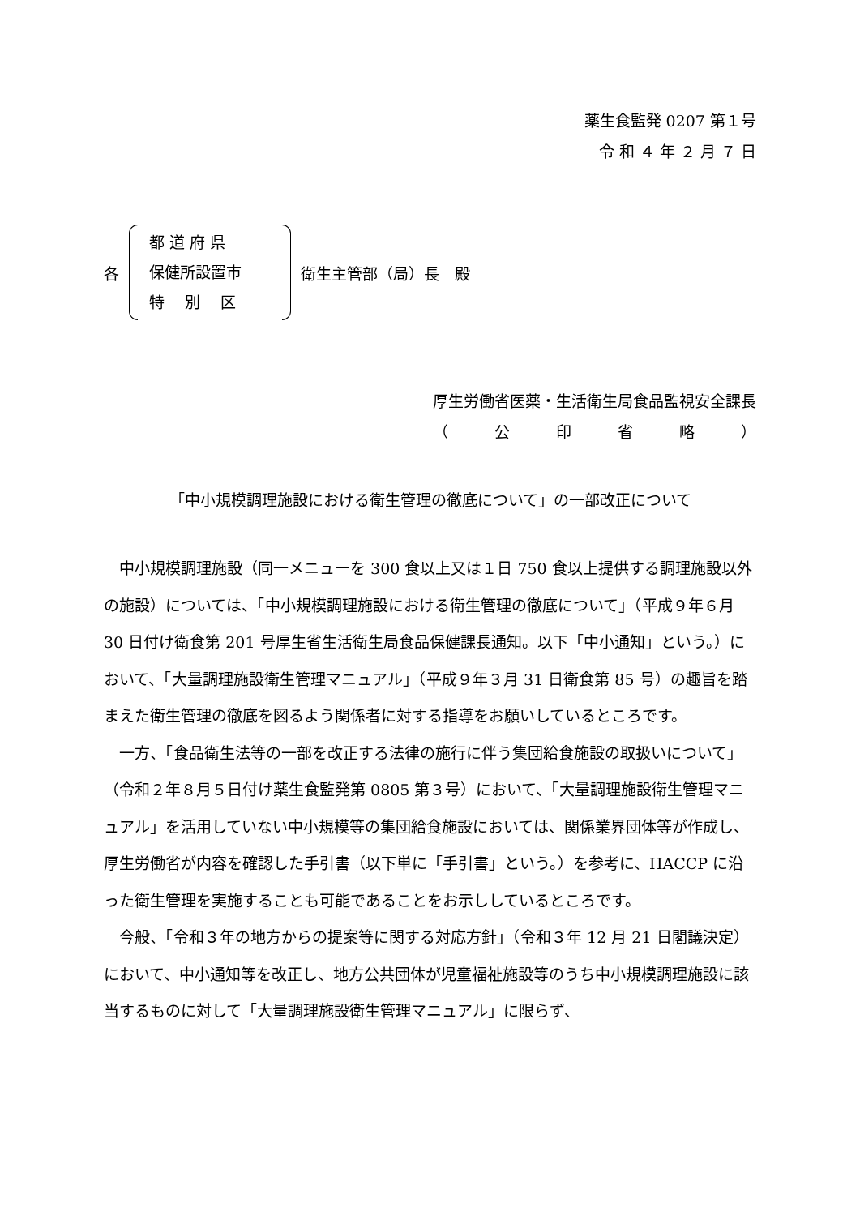薬生食監発 0207 第１号
令 和 ４ 年 ２ 月 ７ 日
各
都 道 府 県
保健所設置市
特　 別　 区
衛生主管部（局）長　殿
厚生労働省医薬・生活衛生局食品監視安全課長
（　　　公　　　印　　　省　　　略　　　）
「中小規模調理施設における衛生管理の徹底について」の一部改正について
中小規模調理施設（同一メニューを 300 食以上又は１日 750 食以上提供する調理施設以外の施設）については、「中小規模調理施設における衛生管理の徹底について」（平成９年６月 30 日付け衛食第 201 号厚生省生活衛生局食品保健課長通知。以下「中小通知」という。）において、「大量調理施設衛生管理マニュアル」（平成９年３月 31 日衛食第 85 号）の趣旨を踏まえた衛生管理の徹底を図るよう関係者に対する指導をお願いしているところです。
一方、「食品衛生法等の一部を改正する法律の施行に伴う集団給食施設の取扱いについて」（令和２年８月５日付け薬生食監発第 0805 第３号）において、「大量調理施設衛生管理マニュアル」を活用していない中小規模等の集団給食施設においては、関係業界団体等が作成し、厚生労働省が内容を確認した手引書（以下単に「手引書」という。）を参考に、HACCP に沿った衛生管理を実施することも可能であることをお示ししているところです。
今般、「令和３年の地方からの提案等に関する対応方針」（令和３年 12 月 21 日閣議決定）において、中小通知等を改正し、地方公共団体が児童福祉施設等のうち中小規模調理施設に該当するものに対して「大量調理施設衛生管理マニュアル」に限らず、